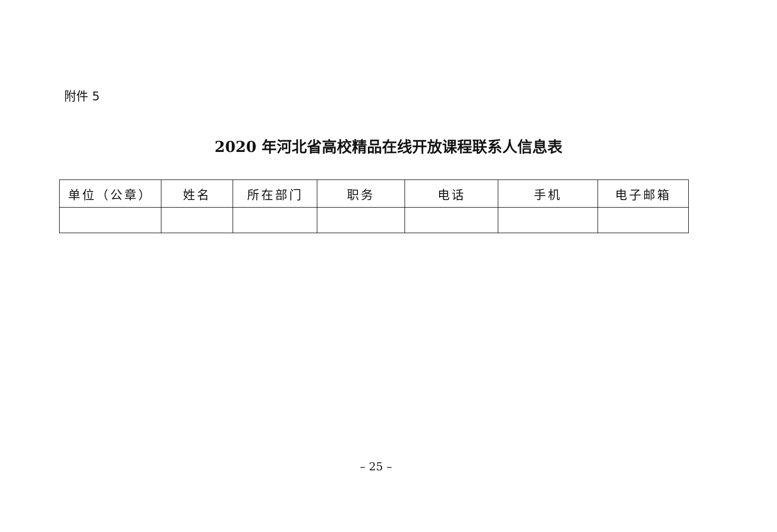附件 5
2020 年河北省高校精品在线开放课程联系人信息表
| 单位（公章） | 姓名 | 所在部门 | 职务 | 电话 | 手机 | 电子邮箱 |
| --- | --- | --- | --- | --- | --- | --- |
– 25 –